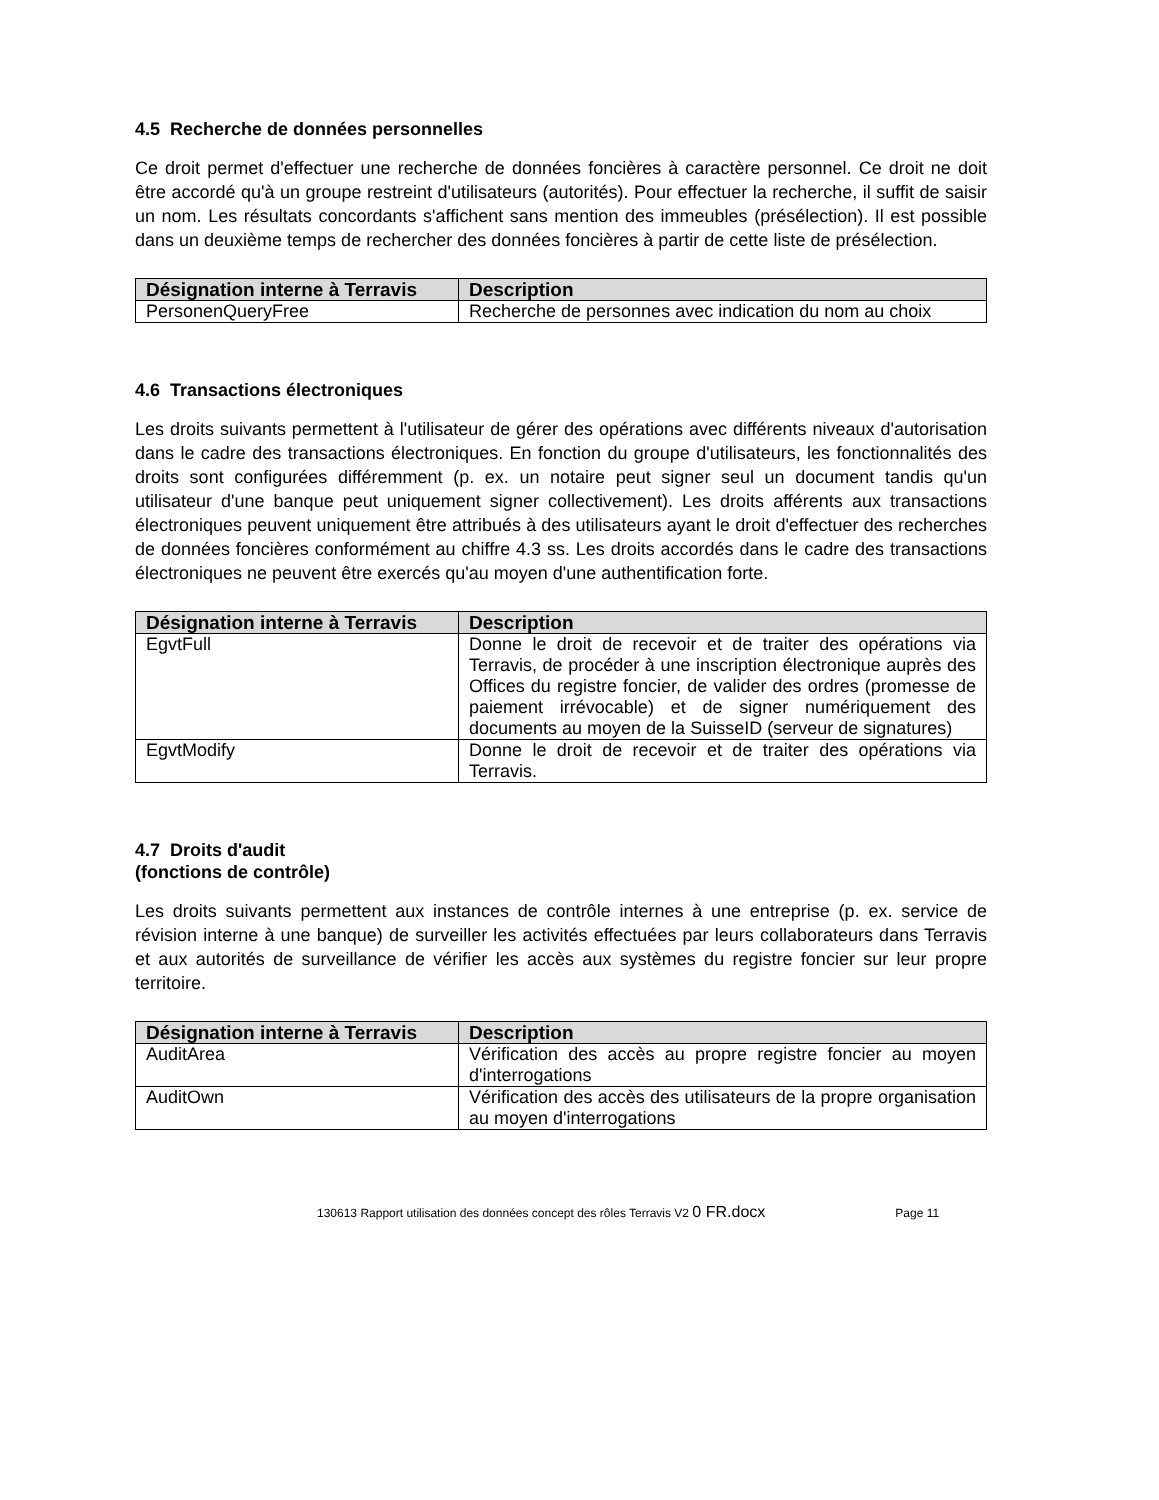4.5 Recherche de données personnelles
Ce droit permet d'effectuer une recherche de données foncières à caractère personnel. Ce droit ne doit être accordé qu'à un groupe restreint d'utilisateurs (autorités). Pour effectuer la recherche, il suffit de saisir un nom. Les résultats concordants s'affichent sans mention des immeubles (présélection). Il est possible dans un deuxième temps de rechercher des données foncières à partir de cette liste de présélection.
| Désignation interne à Terravis | Description |
| --- | --- |
| PersonenQueryFree | Recherche de personnes avec indication du nom au choix |
4.6 Transactions électroniques
Les droits suivants permettent à l'utilisateur de gérer des opérations avec différents niveaux d'autorisation dans le cadre des transactions électroniques. En fonction du groupe d'utilisateurs, les fonctionnalités des droits sont configurées différemment (p. ex. un notaire peut signer seul un document tandis qu'un utilisateur d'une banque peut uniquement signer collectivement). Les droits afférents aux transactions électroniques peuvent uniquement être attribués à des utilisateurs ayant le droit d'effectuer des recherches de données foncières conformément au chiffre 4.3 ss. Les droits accordés dans le cadre des transactions électroniques ne peuvent être exercés qu'au moyen d'une authentification forte.
| Désignation interne à Terravis | Description |
| --- | --- |
| EgvtFull | Donne le droit de recevoir et de traiter des opérations via Terravis, de procéder à une inscription électronique auprès des Offices du registre foncier, de valider des ordres (promesse de paiement irrévocable) et de signer numériquement des documents au moyen de la SuisseID (serveur de signatures) |
| EgvtModify | Donne le droit de recevoir et de traiter des opérations via Terravis. |
4.7 Droits d'audit
(fonctions de contrôle)
Les droits suivants permettent aux instances de contrôle internes à une entreprise (p. ex. service de révision interne à une banque) de surveiller les activités effectuées par leurs collaborateurs dans Terravis et aux autorités de surveillance de vérifier les accès aux systèmes du registre foncier sur leur propre territoire.
| Désignation interne à Terravis | Description |
| --- | --- |
| AuditArea | Vérification des accès au propre registre foncier au moyen d'interrogations |
| AuditOwn | Vérification des accès des utilisateurs de la propre organisation au moyen d'interrogations |
130613 Rapport utilisation des données concept des rôles Terravis V2 0 FR.docx Page 11